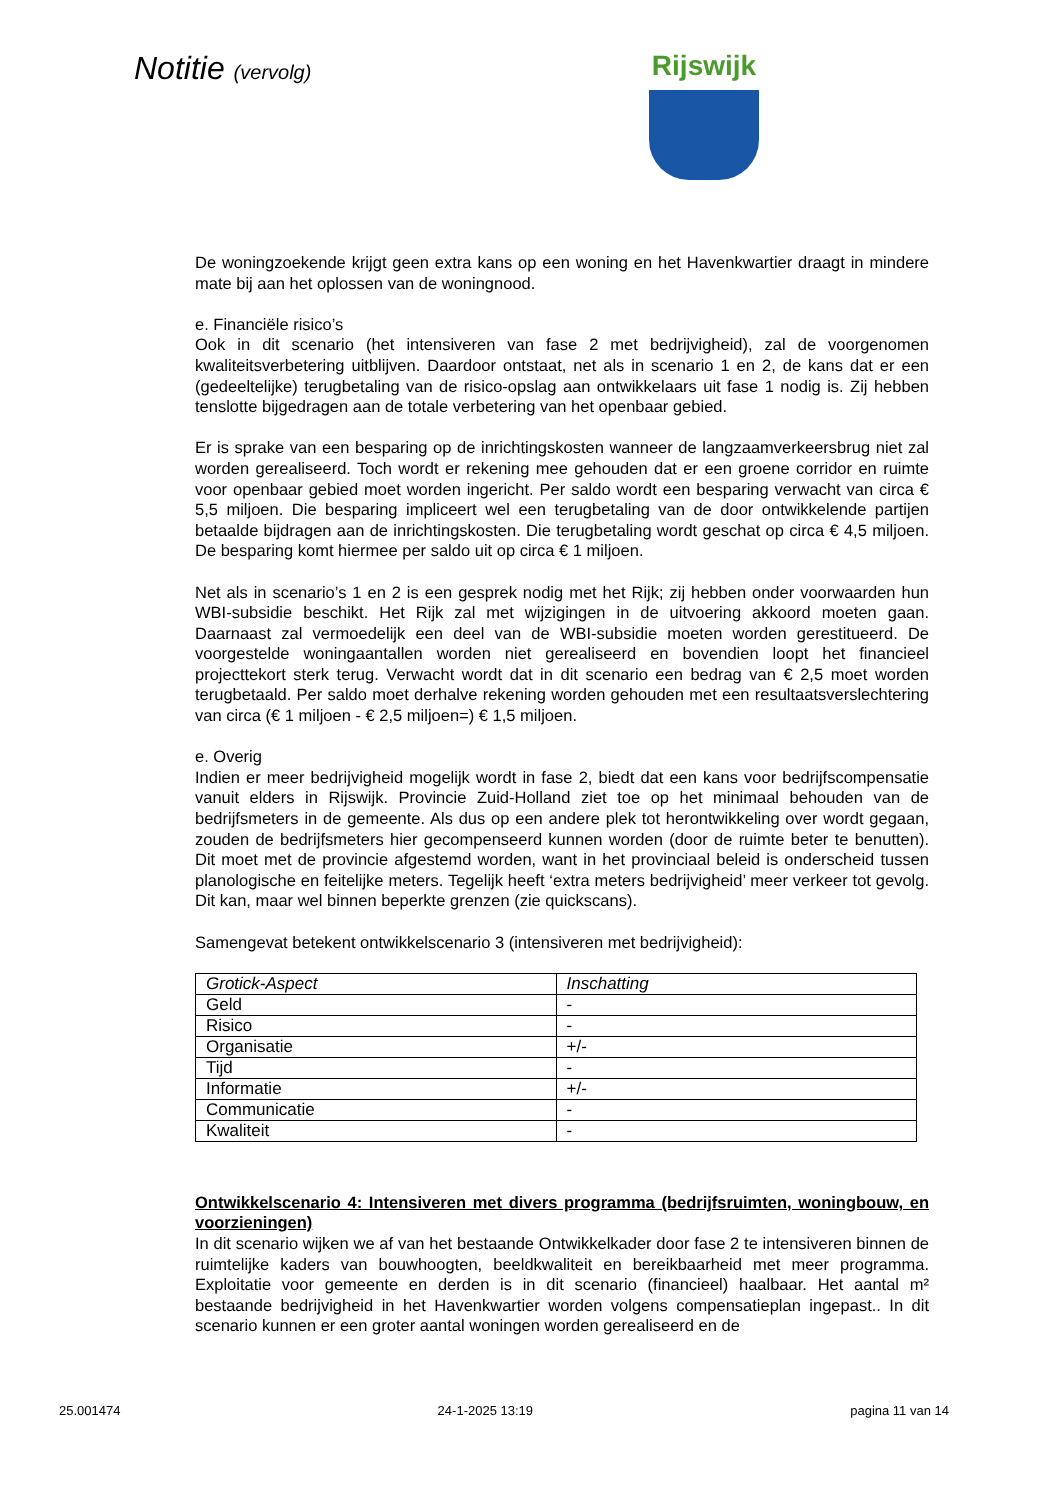Notitie (vervolg)
Rijswijk
De woningzoekende krijgt geen extra kans op een woning en het Havenkwartier draagt in mindere mate bij aan het oplossen van de woningnood.
e. Financiële risico’s
Ook in dit scenario (het intensiveren van fase 2 met bedrijvigheid), zal de voorgenomen kwaliteitsverbetering uitblijven. Daardoor ontstaat, net als in scenario 1 en 2, de kans dat er een (gedeeltelijke) terugbetaling van de risico-opslag aan ontwikkelaars uit fase 1 nodig is. Zij hebben tenslotte bijgedragen aan de totale verbetering van het openbaar gebied.
Er is sprake van een besparing op de inrichtingskosten wanneer de langzaamverkeersbrug niet zal worden gerealiseerd. Toch wordt er rekening mee gehouden dat er een groene corridor en ruimte voor openbaar gebied moet worden ingericht. Per saldo wordt een besparing verwacht van circa € 5,5 miljoen. Die besparing impliceert wel een terugbetaling van de door ontwikkelende partijen betaalde bijdragen aan de inrichtingskosten. Die terugbetaling wordt geschat op circa € 4,5 miljoen. De besparing komt hiermee per saldo uit op circa € 1 miljoen.
Net als in scenario’s 1 en 2 is een gesprek nodig met het Rijk; zij hebben onder voorwaarden hun WBI-subsidie beschikt. Het Rijk zal met wijzigingen in de uitvoering akkoord moeten gaan. Daarnaast zal vermoedelijk een deel van de WBI-subsidie moeten worden gerestitueerd. De voorgestelde woningaantallen worden niet gerealiseerd en bovendien loopt het financieel projecttekort sterk terug. Verwacht wordt dat in dit scenario een bedrag van € 2,5 moet worden terugbetaald. Per saldo moet derhalve rekening worden gehouden met een resultaatsverslechtering van circa (€ 1 miljoen - € 2,5 miljoen=) € 1,5 miljoen.
e. Overig
Indien er meer bedrijvigheid mogelijk wordt in fase 2, biedt dat een kans voor bedrijfscompensatie vanuit elders in Rijswijk. Provincie Zuid-Holland ziet toe op het minimaal behouden van de bedrijfsmeters in de gemeente. Als dus op een andere plek tot herontwikkeling over wordt gegaan, zouden de bedrijfsmeters hier gecompenseerd kunnen worden (door de ruimte beter te benutten). Dit moet met de provincie afgestemd worden, want in het provinciaal beleid is onderscheid tussen planologische en feitelijke meters. Tegelijk heeft ‘extra meters bedrijvigheid’ meer verkeer tot gevolg. Dit kan, maar wel binnen beperkte grenzen (zie quickscans).
Samengevat betekent ontwikkelscenario 3 (intensiveren met bedrijvigheid):
| Grotick-Aspect | Inschatting |
| --- | --- |
| Geld | - |
| Risico | - |
| Organisatie | +/- |
| Tijd | - |
| Informatie | +/- |
| Communicatie | - |
| Kwaliteit | - |
Ontwikkelscenario 4: Intensiveren met divers programma (bedrijfsruimten, woningbouw, en voorzieningen)
In dit scenario wijken we af van het bestaande Ontwikkelkader door fase 2 te intensiveren binnen de ruimtelijke kaders van bouwhoogten, beeldkwaliteit en bereikbaarheid met meer programma. Exploitatie voor gemeente en derden is in dit scenario (financieel) haalbaar. Het aantal m² bestaande bedrijvigheid in het Havenkwartier worden volgens compensatieplan ingepast.. In dit scenario kunnen er een groter aantal woningen worden gerealiseerd en de
25.001474 24-1-2025 13:19 pagina 11 van 14